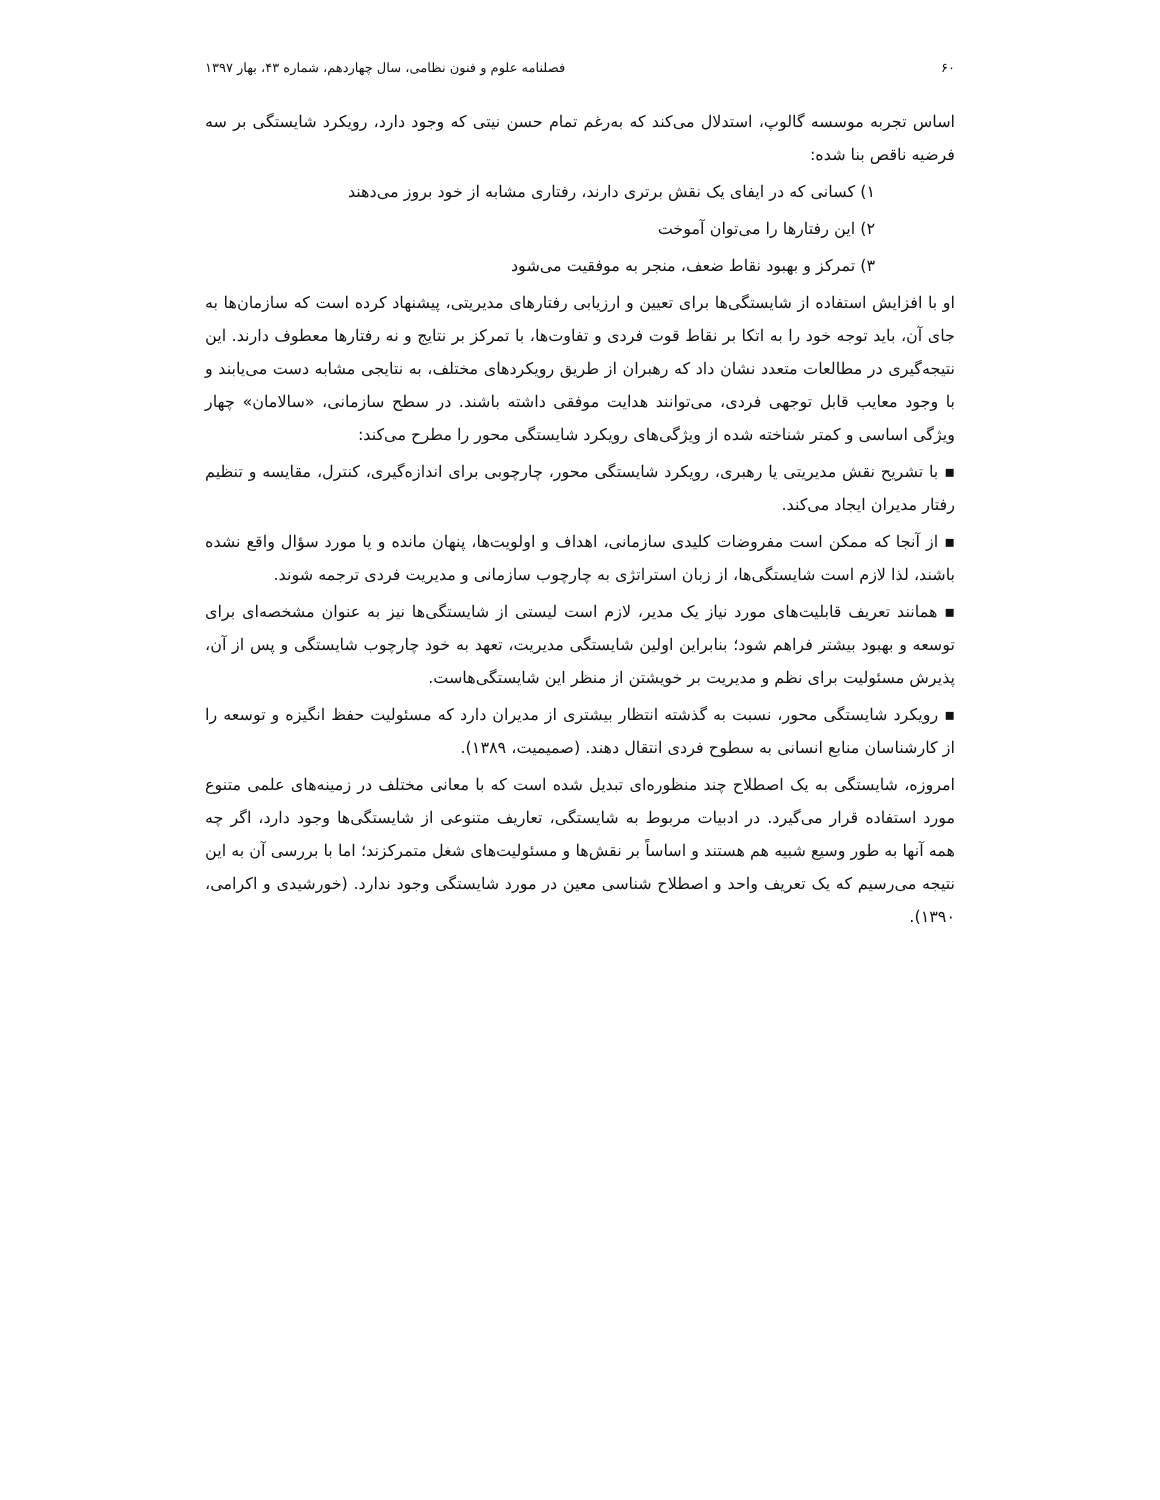۶۰ فصلنامه علوم و فنون نظامی، سال چهاردهم، شماره ۴۳، بهار ۱۳۹۷
اساس تجربه موسسه گالوپ، استدلال می‌کند که به‌رغم تمام حسن نیتی که وجود دارد، رویکرد شایستگی بر سه فرضیه ناقص بنا شده:
۱) کسانی که در ایفای یک نقش برتری دارند، رفتاری مشابه از خود بروز می‌دهند
۲) این رفتارها را می‌توان آموخت
۳) تمرکز و بهبود نقاط ضعف، منجر به موفقیت می‌شود
او با افزایش استفاده از شایستگی‌ها برای تعیین و ارزیابی رفتارهای مدیریتی، پیشنهاد کرده است که سازمان‌ها به جای آن، باید توجه خود را به اتکا بر نقاط قوت فردی و تفاوت‌ها، با تمرکز بر نتایج و نه رفتارها معطوف دارند. این نتیجه‌گیری در مطالعات متعدد نشان داد که رهبران از طریق رویکردهای مختلف، به نتایجی مشابه دست می‌یابند و با وجود معایب قابل توجهی فردی، می‌توانند هدایت موفقی داشته باشند. در سطح سازمانی، «سالامان» چهار ویژگی اساسی و کمتر شناخته شده از ویژگی‌های رویکرد شایستگی محور را مطرح می‌کند:
▪ با تشریح نقش مدیریتی یا رهبری، رویکرد شایستگی محور، چارچوبی برای اندازه‌گیری، کنترل، مقایسه و تنظیم رفتار مدیران ایجاد می‌کند.
▪ از آنجا که ممکن است مفروضات کلیدی سازمانی، اهداف و اولویت‌ها، پنهان مانده و یا مورد سؤال واقع نشده باشند، لذا لازم است شایستگی‌ها، از زبان استراتژی به چارچوب سازمانی و مدیریت فردی ترجمه شوند.
▪ همانند تعریف قابلیت‌های مورد نیاز یک مدیر، لازم است لیستی از شایستگی‌ها نیز به عنوان مشخصه‌ای برای توسعه و بهبود بیشتر فراهم شود؛ بنابراین اولین شایستگی مدیریت، تعهد به خود چارچوب شایستگی و پس از آن، پذیرش مسئولیت برای نظم و مدیریت بر خویشتن از منظر این شایستگی‌هاست.
▪ رویکرد شایستگی محور، نسبت به گذشته انتظار بیشتری از مدیران دارد که مسئولیت حفظ انگیزه و توسعه را از کارشناسان منابع انسانی به سطوح فردی انتقال دهند. (صمیمیت، ۱۳۸۹).
امروزه، شایستگی به یک اصطلاح چند منظوره‌ای تبدیل شده است که با معانی مختلف در زمینه‌های علمی متنوع مورد استفاده قرار می‌گیرد. در ادبیات مربوط به شایستگی، تعاریف متنوعی از شایستگی‌ها وجود دارد، اگر چه همه آنها به طور وسیع شبیه هم هستند و اساساً بر نقش‌ها و مسئولیت‌های شغل متمرکزند؛ اما با بررسی آن به این نتیجه می‌رسیم که یک تعریف واحد و اصطلاح شناسی معین در مورد شایستگی وجود ندارد. (خورشیدی و اکرامی، ۱۳۹۰).